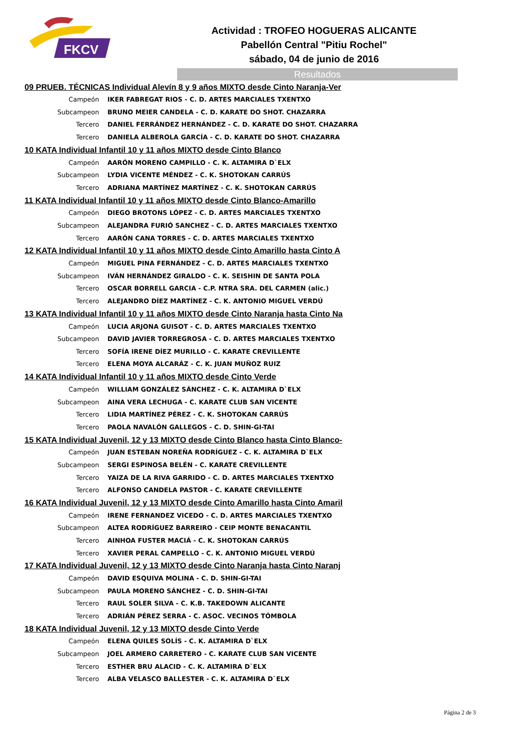FKCV
Actividad : TROFEO HOGUERAS ALICANTE
Pabellón Central "Pitiu Rochel"
sábado, 04 de junio de 2016
Resultados
| 09 PRUEB. TÉCNICAS Individual Alevín 8 y 9 años MIXTO desde Cinto Naranja-Ver | |
| --- | --- |
| Campeón | IKER FABREGAT RIOS - C. D. ARTES MARCIALES TXENTXO |
| Subcampeon | BRUNO MEIER CANDELA - C. D. KARATE DO SHOT. CHAZARRA |
| Tercero | DANIEL FERRÁNDEZ HERNÁNDEZ - C. D. KARATE DO SHOT. CHAZARRA |
| Tercero | DANIELA ALBEROLA GARCÍA - C. D. KARATE DO SHOT. CHAZARRA |
| 10 KATA Individual Infantil 10 y 11 años MIXTO desde Cinto Blanco | |
| Campeón | AARÓN MORENO CAMPILLO - C. K. ALTAMIRA D`ELX |
| Subcampeon | LYDIA VICENTE MÉNDEZ - C. K. SHOTOKAN CARRÚS |
| Tercero | ADRIANA MARTÍNEZ MARTÍNEZ - C. K. SHOTOKAN CARRÚS |
| 11 KATA Individual Infantil 10 y 11 años MIXTO desde Cinto Blanco-Amarillo | |
| Campeón | DIEGO BROTONS LÓPEZ - C. D. ARTES MARCIALES TXENTXO |
| Subcampeon | ALEJANDRA FURIÓ SANCHEZ - C. D. ARTES MARCIALES TXENTXO |
| Tercero | AARÓN CANA TORRES - C. D. ARTES MARCIALES TXENTXO |
| 12 KATA Individual Infantil 10 y 11 años MIXTO desde Cinto Amarillo hasta Cinto A | |
| Campeón | MIGUEL PINA FERNÁNDEZ - C. D. ARTES MARCIALES TXENTXO |
| Subcampeon | IVÁN HERNÁNDEZ GIRALDO - C. K. SEISHIN DE SANTA POLA |
| Tercero | OSCAR BORRELL GARCIA - C.P. NTRA SRA. DEL CARMEN (alic.) |
| Tercero | ALEJANDRO DÍEZ MARTÍNEZ - C. K. ANTONIO MIGUEL VERDÚ |
| 13 KATA Individual Infantil 10 y 11 años MIXTO desde Cinto Naranja hasta Cinto Na | |
| Campeón | LUCIA ARJONA GUISOT - C. D. ARTES MARCIALES TXENTXO |
| Subcampeon | DAVID JAVIER TORREGROSA - C. D. ARTES MARCIALES TXENTXO |
| Tercero | SOFÍA IRENE DÍEZ MURILLO - C. KARATE CREVILLENTE |
| Tercero | ELENA MOYA ALCARÁZ - C. K. JUAN MUÑOZ RUIZ |
| 14 KATA Individual Infantil 10 y 11 años MIXTO desde Cinto Verde | |
| Campeón | WILLIAM GONZÁLEZ SÁNCHEZ - C. K. ALTAMIRA D`ELX |
| Subcampeon | AINA VERA LECHUGA - C. KARATE CLUB SAN VICENTE |
| Tercero | LIDIA MARTÍNEZ PÉREZ - C. K. SHOTOKAN CARRÚS |
| Tercero | PAOLA NAVALÓN GALLEGOS - C. D. SHIN-GI-TAI |
| 15 KATA Individual Juvenil, 12 y 13 MIXTO desde Cinto Blanco hasta Cinto Blanco- | |
| Campeón | JUAN ESTEBAN NOREÑA RODRÍGUEZ - C. K. ALTAMIRA D`ELX |
| Subcampeon | SERGI ESPINOSA BELÉN - C. KARATE CREVILLENTE |
| Tercero | YAIZA DE LA RIVA GARRIDO - C. D. ARTES MARCIALES TXENTXO |
| Tercero | ALFONSO CANDELA PASTOR - C. KARATE CREVILLENTE |
| 16 KATA Individual Juvenil, 12 y 13 MIXTO desde Cinto Amarillo hasta Cinto Amaril | |
| Campeón | IRENE FERNANDEZ VICEDO - C. D. ARTES MARCIALES TXENTXO |
| Subcampeon | ALTEA RODRÍGUEZ BARREIRO - CEIP MONTE BENACANTIL |
| Tercero | AINHOA FUSTER MACIÁ - C. K. SHOTOKAN CARRÚS |
| Tercero | XAVIER PERAL CAMPELLO - C. K. ANTONIO MIGUEL VERDÚ |
| 17 KATA Individual Juvenil, 12 y 13 MIXTO desde Cinto Naranja hasta Cinto Naranj | |
| Campeón | DAVID ESQUIVA MOLINA - C. D. SHIN-GI-TAI |
| Subcampeon | PAULA MORENO SÁNCHEZ - C. D. SHIN-GI-TAI |
| Tercero | RAUL SOLER SILVA - C. K.B. TAKEDOWN ALICANTE |
| Tercero | ADRIÁN PÉREZ SERRA - C. ASOC. VECINOS TÓMBOLA |
| 18 KATA Individual Juvenil, 12 y 13 MIXTO desde Cinto Verde | |
| Campeón | ELENA QUILES SOLÍS - C. K. ALTAMIRA D`ELX |
| Subcampeon | JOEL ARMERO CARRETERO - C. KARATE CLUB SAN VICENTE |
| Tercero | ESTHER BRU ALACID - C. K. ALTAMIRA D`ELX |
| Tercero | ALBA VELASCO BALLESTER - C. K. ALTAMIRA D`ELX |
Página 2 de 3